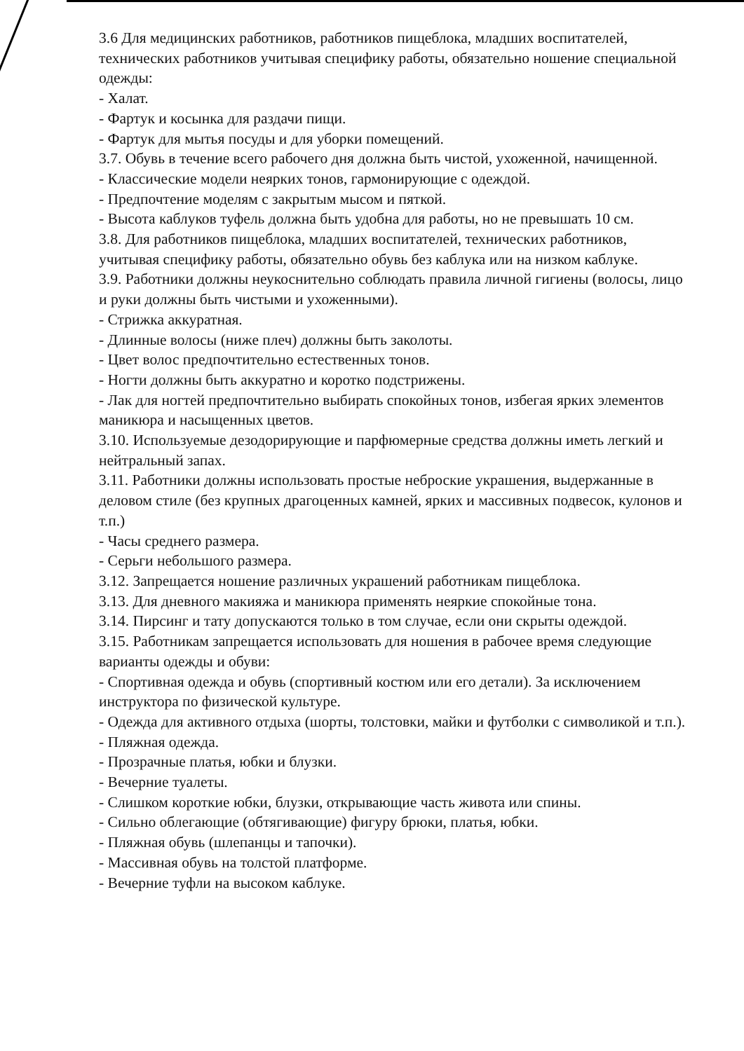3.6 Для медицинских работников, работников пищеблока, младших воспитателей, технических работников учитывая специфику работы, обязательно ношение специальной одежды:
- Халат.
- Фартук и косынка для раздачи пищи.
- Фартук для мытья посуды и для уборки помещений.
3.7. Обувь в течение всего рабочего дня должна быть чистой, ухоженной, начищенной.
- Классические модели неярких тонов, гармонирующие с одеждой.
- Предпочтение моделям с закрытым мысом и пяткой.
- Высота каблуков туфель должна быть удобна для работы, но не превышать 10 см.
3.8. Для работников пищеблока, младших воспитателей, технических работников, учитывая специфику работы, обязательно обувь без каблука или на низком каблуке.
3.9. Работники должны неукоснительно соблюдать правила личной гигиены (волосы, лицо и руки должны быть чистыми и ухоженными).
- Стрижка аккуратная.
- Длинные волосы (ниже плеч) должны быть заколоты.
- Цвет волос предпочтительно естественных тонов.
- Ногти должны быть аккуратно и коротко подстрижены.
- Лак для ногтей предпочтительно выбирать спокойных тонов, избегая ярких элементов маникюра и насыщенных цветов.
3.10. Используемые дезодорирующие и парфюмерные средства должны иметь легкий и нейтральный запах.
3.11. Работники должны использовать простые неброские украшения, выдержанные в деловом стиле (без крупных драгоценных камней, ярких и массивных подвесок, кулонов и т.п.)
- Часы среднего размера.
- Серьги небольшого размера.
3.12. Запрещается ношение различных украшений работникам пищеблока.
3.13. Для дневного макияжа и маникюра применять неяркие спокойные тона.
3.14. Пирсинг и тату допускаются только в том случае, если они скрыты одеждой.
3.15. Работникам запрещается использовать для ношения в рабочее время следующие варианты одежды и обуви:
- Спортивная одежда и обувь (спортивный костюм или его детали). За исключением инструктора по физической культуре.
- Одежда для активного отдыха (шорты, толстовки, майки и футболки с символикой и т.п.).
- Пляжная одежда.
- Прозрачные платья, юбки и блузки.
- Вечерние туалеты.
- Слишком короткие юбки, блузки, открывающие часть живота или спины.
- Сильно облегающие (обтягивающие) фигуру брюки, платья, юбки.
- Пляжная обувь (шлепанцы и тапочки).
- Массивная обувь на толстой платформе.
- Вечерние туфли на высоком каблуке.